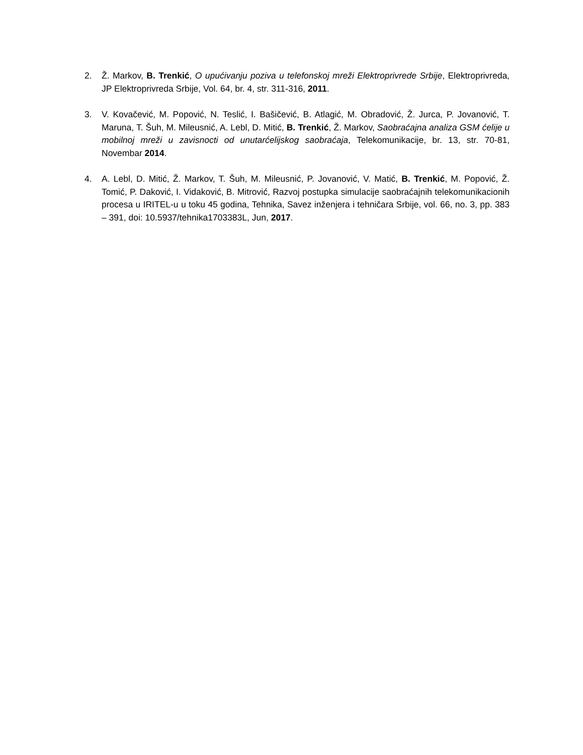2. Ž. Markov, B. Trenkić, O upućivanju poziva u telefonskoj mreži Elektroprivrede Srbije, Elektroprivreda, JP Elektroprivreda Srbije, Vol. 64, br. 4, str. 311-316, 2011.
3. V. Kovačević, M. Popović, N. Teslić, I. Bašičević, B. Atlagić, M. Obradović, Ž. Jurca, P. Jovanović, T. Maruna, T. Šuh, M. Mileusnić, A. Lebl, D. Mitić, B. Trenkić, Ž. Markov, Saobraćajna analiza GSM ćelije u mobilnoj mreži u zavisnocti od unutarćelijskog saobraćaja, Telekomunikacije, br. 13, str. 70-81, Novembar 2014.
4. A. Lebl, D. Mitić, Ž. Markov, T. Šuh, M. Mileusnić, P. Jovanović, V. Matić, B. Trenkić, M. Popović, Ž. Tomić, P. Daković, I. Vidaković, B. Mitrović, Razvoj postupka simulacije saobraćajnih telekomunikacionih procesa u IRITEL-u u toku 45 godina, Tehnika, Savez inženjera i tehničara Srbije, vol. 66, no. 3, pp. 383 – 391, doi: 10.5937/tehnika1703383L, Jun, 2017.